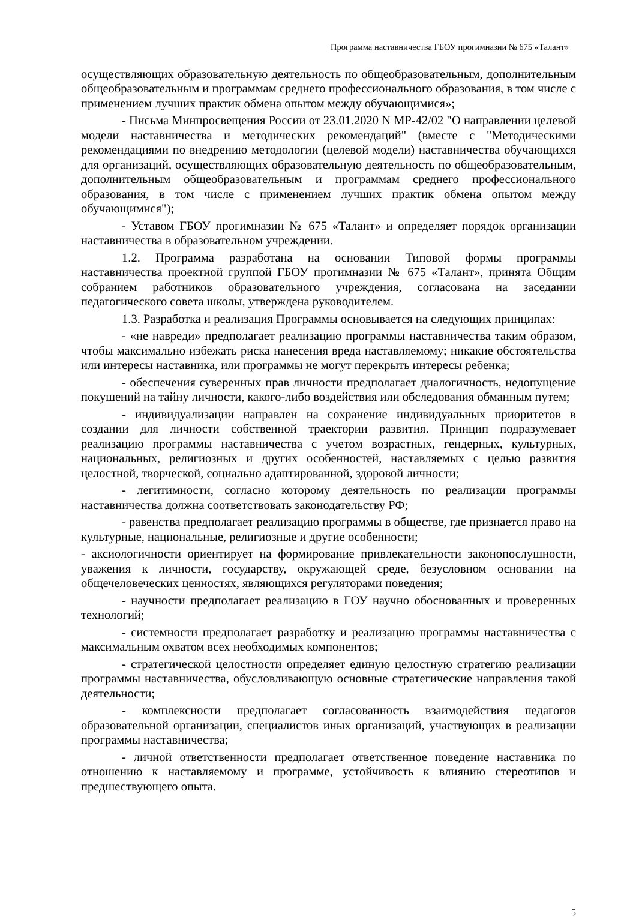Программа наставничества ГБОУ прогимназии № 675 «Талант»
осуществляющих образовательную деятельность по общеобразовательным, дополнительным общеобразовательным и программам среднего профессионального образования, в том числе с применением лучших практик обмена опытом между обучающимися»;
- Письма Минпросвещения России от 23.01.2020 N МР-42/02 "О направлении целевой модели наставничества и методических рекомендаций" (вместе с "Методическими рекомендациями по внедрению методологии (целевой модели) наставничества обучающихся для организаций, осуществляющих образовательную деятельность по общеобразовательным, дополнительным общеобразовательным и программам среднего профессионального образования, в том числе с применением лучших практик обмена опытом между обучающимися");
- Уставом ГБОУ прогимназии № 675 «Талант» и определяет порядок организации наставничества в образовательном учреждении.
1.2. Программа разработана на основании Типовой формы программы наставничества проектной группой ГБОУ прогимназии № 675 «Талант», принята Общим собранием работников образовательного учреждения, согласована на заседании педагогического совета школы, утверждена руководителем.
1.3. Разработка и реализация Программы основывается на следующих принципах:
- «не навреди» предполагает реализацию программы наставничества таким образом, чтобы максимально избежать риска нанесения вреда наставляемому; никакие обстоятельства или интересы наставника, или программы не могут перекрыть интересы ребенка;
- обеспечения суверенных прав личности предполагает диалогичность, недопущение покушений на тайну личности, какого-либо воздействия или обследования обманным путем;
- индивидуализации направлен на сохранение индивидуальных приоритетов в создании для личности собственной траектории развития. Принцип подразумевает реализацию программы наставничества с учетом возрастных, гендерных, культурных, национальных, религиозных и других особенностей, наставляемых с целью развития целостной, творческой, социально адаптированной, здоровой личности;
- легитимности, согласно которому деятельность по реализации программы наставничества должна соответствовать законодательству РФ;
- равенства предполагает реализацию программы в обществе, где признается право на культурные, национальные, религиозные и другие особенности;
- аксиологичности ориентирует на формирование привлекательности законопослушности, уважения к личности, государству, окружающей среде, безусловном основании на общечеловеческих ценностях, являющихся регуляторами поведения;
- научности предполагает реализацию в ГОУ научно обоснованных и проверенных технологий;
- системности предполагает разработку и реализацию программы наставничества с максимальным охватом всех необходимых компонентов;
- стратегической целостности определяет единую целостную стратегию реализации программы наставничества, обусловливающую основные стратегические направления такой деятельности;
- комплексности предполагает согласованность взаимодействия педагогов образовательной организации, специалистов иных организаций, участвующих в реализации программы наставничества;
- личной ответственности предполагает ответственное поведение наставника по отношению к наставляемому и программе, устойчивость к влиянию стереотипов и предшествующего опыта.
5